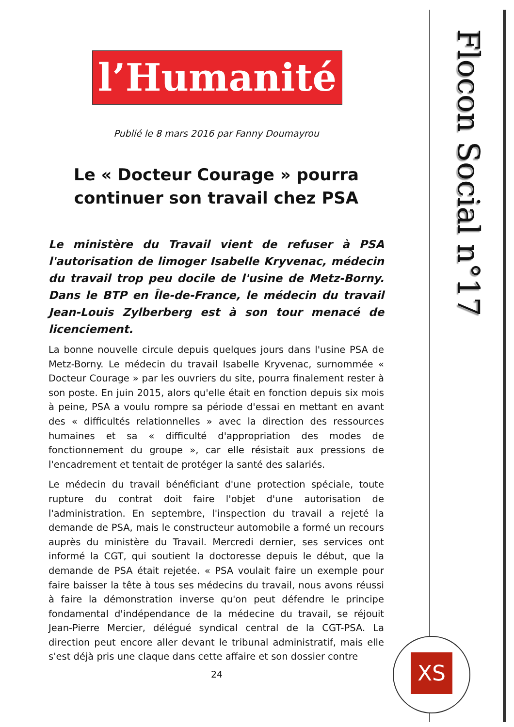Flocon Social n°17
XS
l’Humanité
Publié le 8 mars 2016 par Fanny Doumayrou
Le « Docteur Courage » pourra continuer son travail chez PSA
Le ministère du Travail vient de refuser à PSA l'autorisation de limoger Isabelle Kryvenac, médecin du travail trop peu docile de l'usine de Metz-Borny. Dans le BTP en Île-de-France, le médecin du travail Jean-Louis Zylberberg est à son tour menacé de licenciement.
La bonne nouvelle circule depuis quelques jours dans l'usine PSA de Metz-Borny. Le médecin du travail Isabelle Kryvenac, surnommée « Docteur Courage » par les ouvriers du site, pourra finalement rester à son poste. En juin 2015, alors qu'elle était en fonction depuis six mois à peine, PSA a voulu rompre sa période d'essai en mettant en avant des « difficultés relationnelles » avec la direction des ressources humaines et sa « difficulté d'appropriation des modes de fonctionnement du groupe », car elle résistait aux pressions de l'encadrement et tentait de protéger la santé des salariés.
Le médecin du travail bénéficiant d'une protection spéciale, toute rupture du contrat doit faire l'objet d'une autorisation de l'administration. En septembre, l'inspection du travail a rejeté la demande de PSA, mais le constructeur automobile a formé un recours auprès du ministère du Travail. Mercredi dernier, ses services ont informé la CGT, qui soutient la doctoresse depuis le début, que la demande de PSA était rejetée. « PSA voulait faire un exemple pour faire baisser la tête à tous ses médecins du travail, nous avons réussi à faire la démonstration inverse qu'on peut défendre le principe fondamental d'indépendance de la médecine du travail, se réjouit Jean-Pierre Mercier, délégué syndical central de la CGT-PSA. La direction peut encore aller devant le tribunal administratif, mais elle s'est déjà pris une claque dans cette affaire et son dossier contre
24